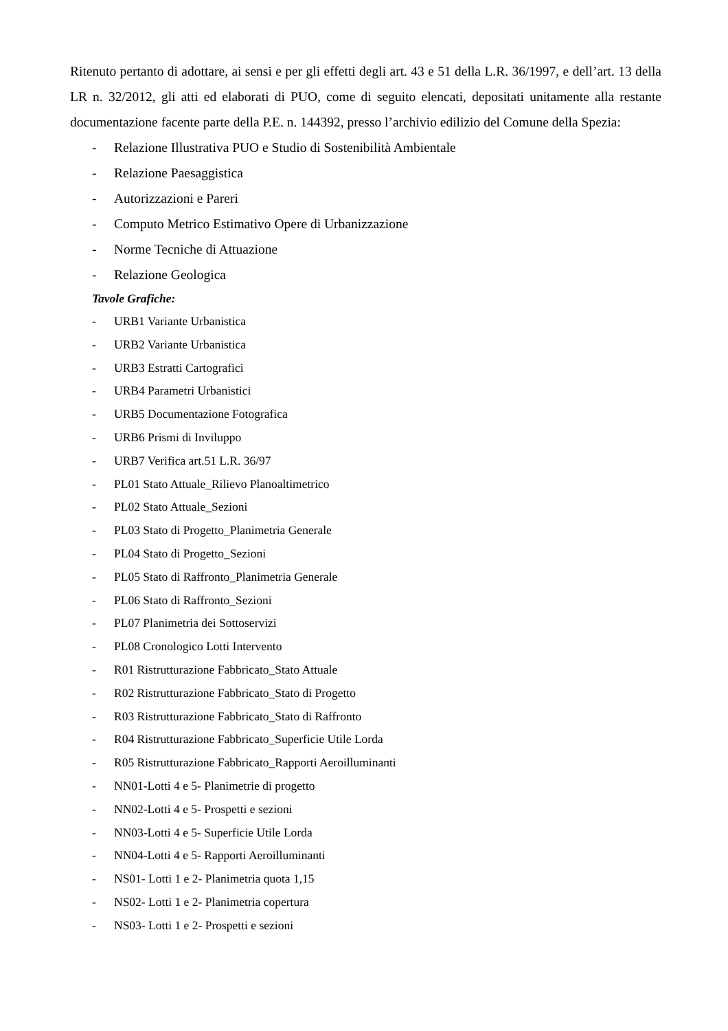Ritenuto pertanto di adottare, ai sensi e per gli effetti degli art. 43 e 51 della L.R. 36/1997, e dell’art. 13 della LR n. 32/2012, gli atti ed elaborati di PUO, come di seguito elencati, depositati unitamente alla restante documentazione facente parte della P.E. n. 144392, presso l’archivio edilizio del Comune della Spezia:
- Relazione Illustrativa PUO e Studio di Sostenibilità Ambientale
- Relazione Paesaggistica
- Autorizzazioni e Pareri
- Computo Metrico Estimativo Opere di Urbanizzazione
- Norme Tecniche di Attuazione
- Relazione Geologica
Tavole Grafiche:
- URB1 Variante Urbanistica
- URB2 Variante Urbanistica
- URB3 Estratti Cartografici
- URB4 Parametri Urbanistici
- URB5 Documentazione Fotografica
- URB6 Prismi di Inviluppo
- URB7 Verifica art.51 L.R. 36/97
- PL01 Stato Attuale_Rilievo Planoaltimetrico
- PL02 Stato Attuale_Sezioni
- PL03 Stato di Progetto_Planimetria Generale
- PL04 Stato di Progetto_Sezioni
- PL05 Stato di Raffronto_Planimetria Generale
- PL06 Stato di Raffronto_Sezioni
- PL07 Planimetria dei Sottoservizi
- PL08 Cronologico Lotti Intervento
- R01 Ristrutturazione Fabbricato_Stato Attuale
- R02 Ristrutturazione Fabbricato_Stato di Progetto
- R03 Ristrutturazione Fabbricato_Stato di Raffronto
- R04 Ristrutturazione Fabbricato_Superficie Utile Lorda
- R05 Ristrutturazione Fabbricato_Rapporti Aeroilluminanti
- NN01-Lotti 4 e 5- Planimetrie di progetto
- NN02-Lotti 4 e 5- Prospetti e sezioni
- NN03-Lotti 4 e 5- Superficie Utile Lorda
- NN04-Lotti 4 e 5- Rapporti Aeroilluminanti
- NS01- Lotti 1 e 2- Planimetria quota 1,15
- NS02- Lotti 1 e 2- Planimetria copertura
- NS03- Lotti 1 e 2- Prospetti e sezioni